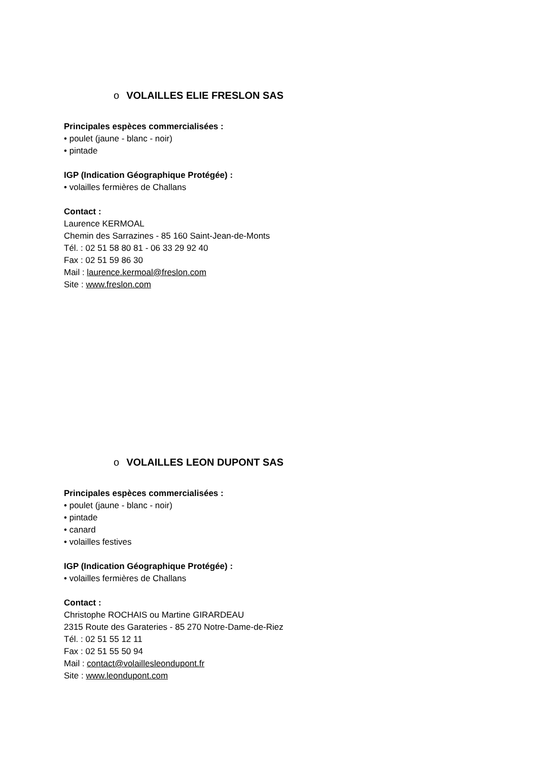o VOLAILLES ELIE FRESLON SAS
Principales espèces commercialisées :
• poulet (jaune - blanc - noir)
• pintade
IGP (Indication Géographique Protégée) :
• volailles fermières de Challans
Contact :
Laurence KERMOAL
Chemin des Sarrazines - 85 160 Saint-Jean-de-Monts
Tél. : 02 51 58 80 81 - 06 33 29 92 40
Fax : 02 51 59 86 30
Mail : laurence.kermoal@freslon.com
Site : www.freslon.com
o VOLAILLES LEON DUPONT SAS
Principales espèces commercialisées :
• poulet (jaune - blanc - noir)
• pintade
• canard
• volailles festives
IGP (Indication Géographique Protégée) :
• volailles fermières de Challans
Contact :
Christophe ROCHAIS ou Martine GIRARDEAU
2315 Route des Garateries - 85 270 Notre-Dame-de-Riez
Tél. : 02 51 55 12 11
Fax : 02 51 55 50 94
Mail : contact@volaillesleondupont.fr
Site : www.leondupont.com